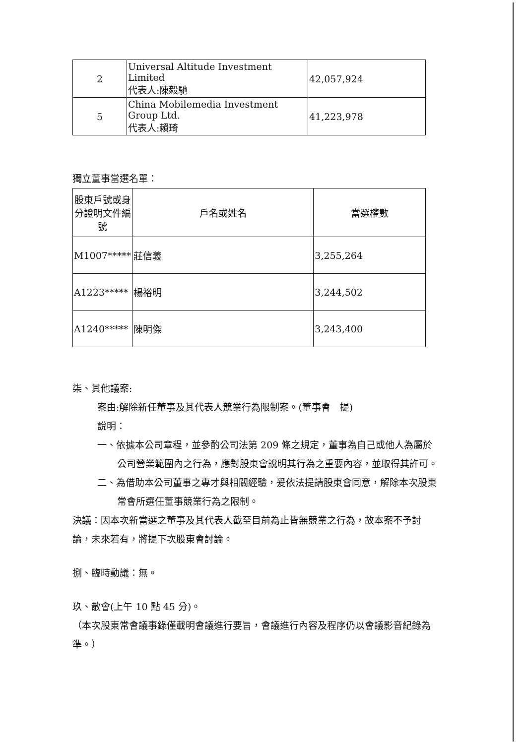| 2 | Universal Altitude Investment Limited 代表人:陳毅馳 | 42,057,924 |
| 5 | China Mobilemedia Investment Group Ltd. 代表人:賴琦 | 41,223,978 |
獨立董事當選名單：
| 股東戶號或身分證明文件編號 | 戶名或姓名 | 當選權數 |
| --- | --- | --- |
| M1007***** | 莊信義 | 3,255,264 |
| A1223***** | 楊裕明 | 3,244,502 |
| A1240***** | 陳明傑 | 3,243,400 |
柒、其他議案:
案由:解除新任董事及其代表人競業行為限制案。(董事會　提)
說明：
一、依據本公司章程，並參酌公司法第 209 條之規定，董事為自己或他人為屬於公司營業範圍內之行為，應對股東會說明其行為之重要內容，並取得其許可。
二、為借助本公司董事之專才與相關經驗，爰依法提請股東會同意，解除本次股東常會所選任董事競業行為之限制。
決議：因本次新當選之董事及其代表人截至目前為止皆無競業之行為，故本案不予討論，未來若有，將提下次股東會討論。
捌、臨時動議：無。
玖、散會(上午 10 點 45 分)。
（本次股東常會議事錄僅載明會議進行要旨，會議進行內容及程序仍以會議影音紀錄為準。）